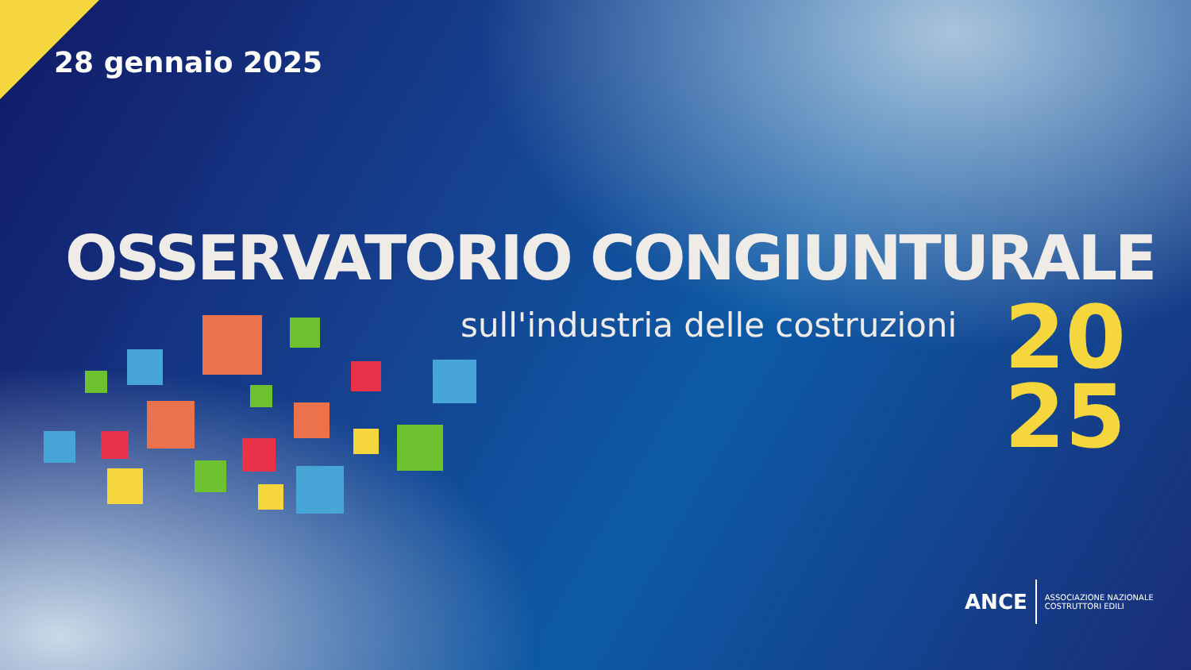28 gennaio 2025
OSSERVATORIO CONGIUNTURALE
sull'industria delle costruzioni
20
25
ANCE ASSOCIAZIONE NAZIONALE
COSTRUTTORI EDILI